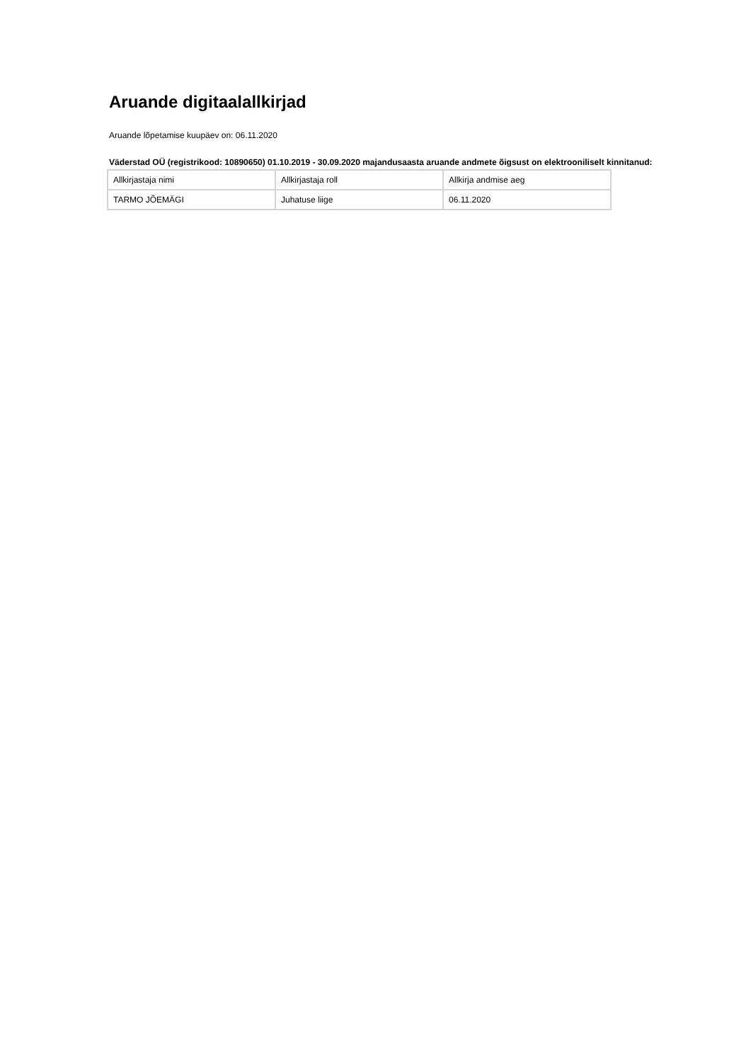Aruande digitaalallkirjad
Aruande lõpetamise kuupäev on: 06.11.2020
Väderstad OÜ (registrikood: 10890650) 01.10.2019 - 30.09.2020 majandusaasta aruande andmete õigsust on elektrooniliselt kinnitanud:
| Allkirjastaja nimi | Allkirjastaja roll | Allkirja andmise aeg |
| TARMO JÕEMÄGI | Juhatuse liige | 06.11.2020 |